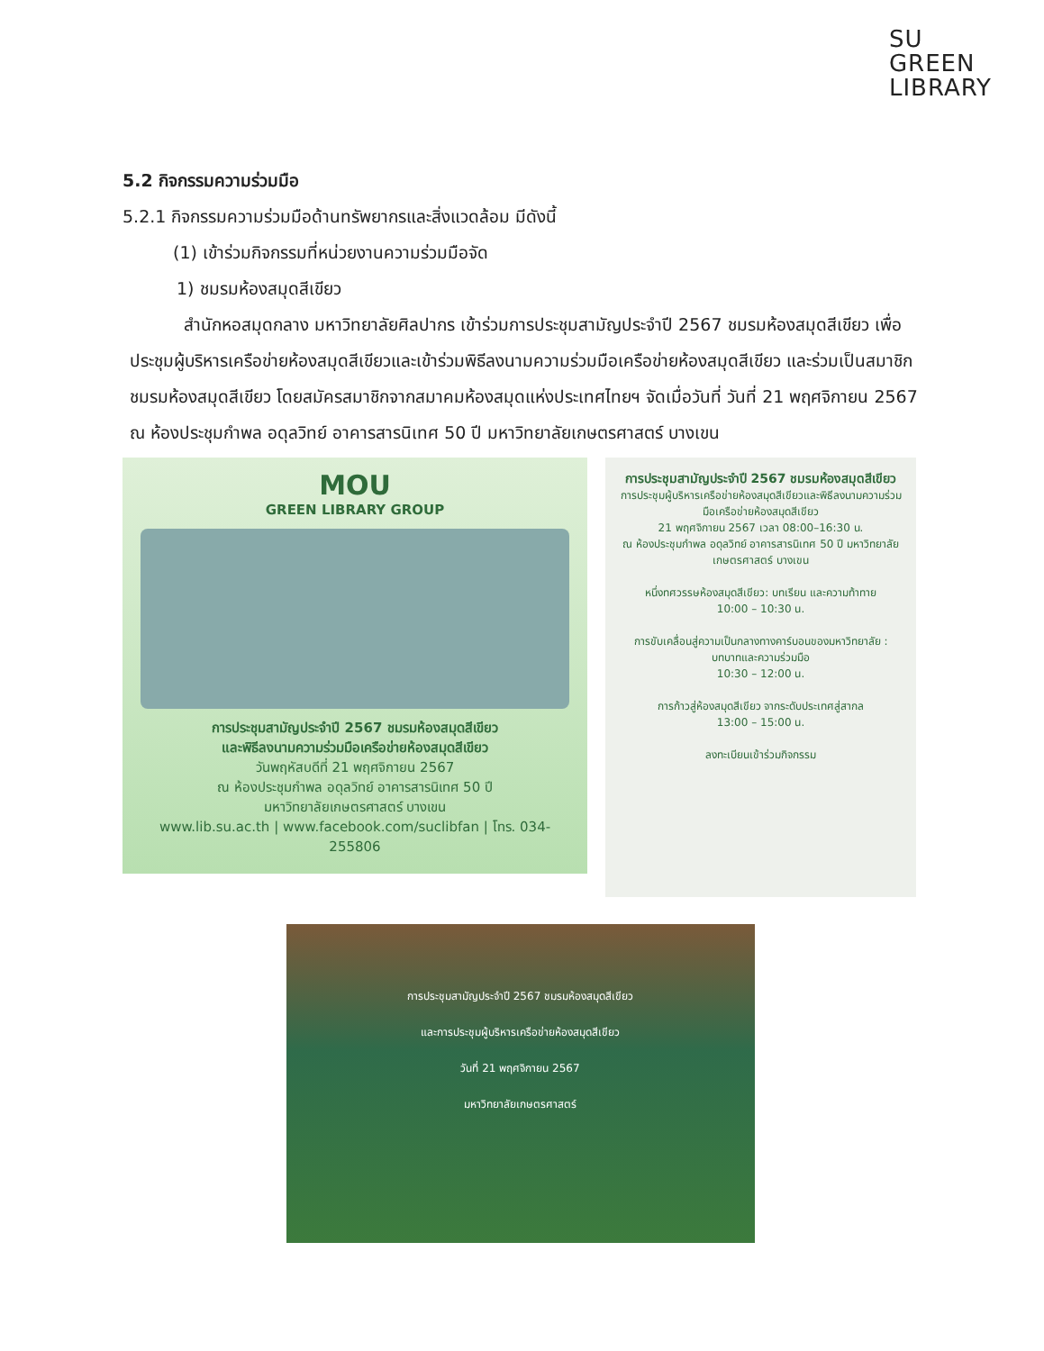SU
GREEN
LIBRARY
5.2 กิจกรรมความร่วมมือ
5.2.1 กิจกรรมความร่วมมือด้านทรัพยากรและสิ่งแวดล้อม มีดังนี้
(1) เข้าร่วมกิจกรรมที่หน่วยงานความร่วมมือจัด
1) ชมรมห้องสมุดสีเขียว
สำนักหอสมุดกลาง มหาวิทยาลัยศิลปากร เข้าร่วมการประชุมสามัญประจำปี 2567 ชมรมห้องสมุดสีเขียว เพื่อประชุมผู้บริหารเครือข่ายห้องสมุดสีเขียวและเข้าร่วมพิธีลงนามความร่วมมือเครือข่ายห้องสมุดสีเขียว และร่วมเป็นสมาชิกชมรมห้องสมุดสีเขียว โดยสมัครสมาชิกจากสมาคมห้องสมุดแห่งประเทศไทยฯ จัดเมื่อวันที่ วันที่ 21 พฤศจิกายน 2567 ณ ห้องประชุมกำพล อดุลวิทย์ อาคารสารนิเทศ 50 ปี มหาวิทยาลัยเกษตรศาสตร์ บางเขน
MOU
GREEN LIBRARY GROUP
การประชุมสามัญประจำปี 2567 ชมรมห้องสมุดสีเขียว
และพิธีลงนามความร่วมมือเครือข่ายห้องสมุดสีเขียว
วันพฤหัสบดีที่ 21 พฤศจิกายน 2567
ณ ห้องประชุมกำพล อดุลวิทย์ อาคารสารนิเทศ 50 ปี
มหาวิทยาลัยเกษตรศาสตร์ บางเขน
www.lib.su.ac.th | www.facebook.com/suclibfan | โทร. 034-255806
การประชุมสามัญประจำปี 2567 ชมรมห้องสมุดสีเขียว
การประชุมผู้บริหารเครือข่ายห้องสมุดสีเขียวและพิธีลงนามความร่วมมือเครือข่ายห้องสมุดสีเขียว
21 พฤศจิกายน 2567 เวลา 08:00–16:30 น.
ณ ห้องประชุมกำพล อดุลวิทย์ อาคารสารนิเทศ 50 ปี มหาวิทยาลัยเกษตรศาสตร์ บางเขน
หนึ่งทศวรรษห้องสมุดสีเขียว: บทเรียน และความท้าทาย
10:00 – 10:30 น.
การขับเคลื่อนสู่ความเป็นกลางทางคาร์บอนของมหาวิทยาลัย : บทบาทและความร่วมมือ
10:30 – 12:00 น.
การก้าวสู่ห้องสมุดสีเขียว จากระดับประเทศสู่สากล
13:00 – 15:00 น.
ลงทะเบียนเข้าร่วมกิจกรรม
การประชุมสามัญประจำปี 2567 ชมรมห้องสมุดสีเขียว
และการประชุมผู้บริหารเครือข่ายห้องสมุดสีเขียว
วันที่ 21 พฤศจิกายน 2567
มหาวิทยาลัยเกษตรศาสตร์